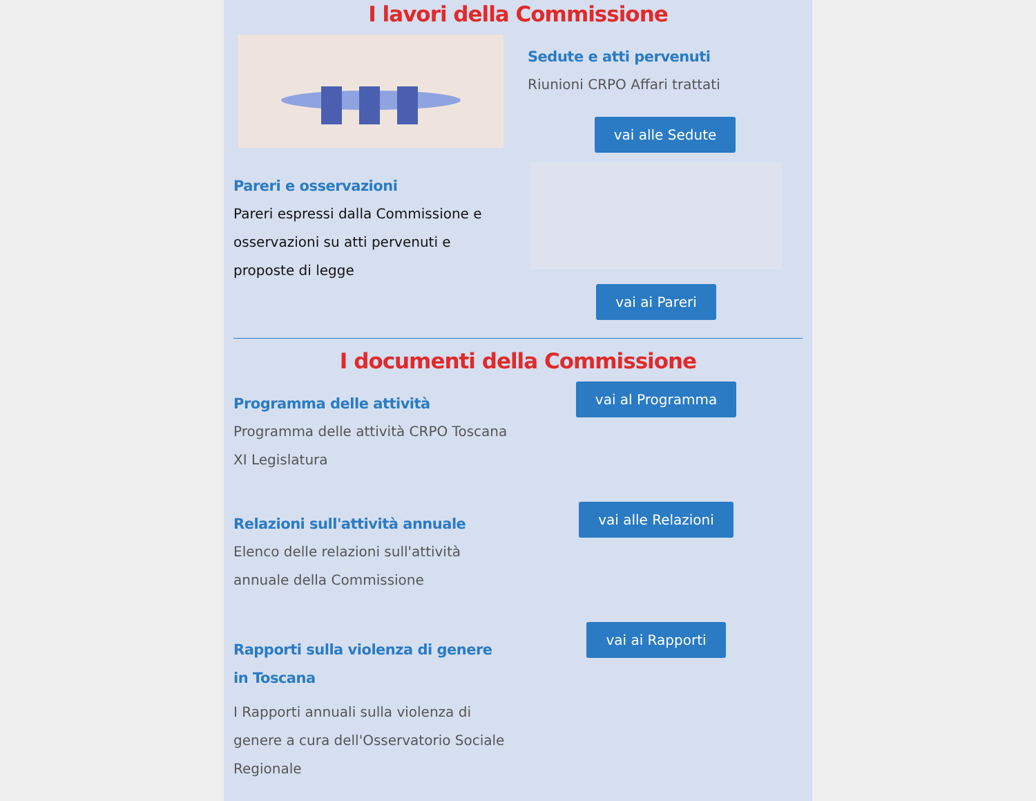I lavori della Commissione
Sedute e atti pervenuti
Riunioni CRPO Affari trattati
vai alle Sedute
Pareri e osservazioni
Pareri espressi dalla Commissione e osservazioni su atti pervenuti e proposte di legge
vai ai Pareri
I documenti della Commissione
Programma delle attività
Programma delle attività CRPO Toscana XI Legislatura
vai al Programma
Relazioni sull'attività annuale
Elenco delle relazioni sull'attività annuale della Commissione
vai alle Relazioni
Rapporti sulla violenza di genere in Toscana
I Rapporti annuali sulla violenza di genere a cura dell'Osservatorio Sociale Regionale
vai ai Rapporti